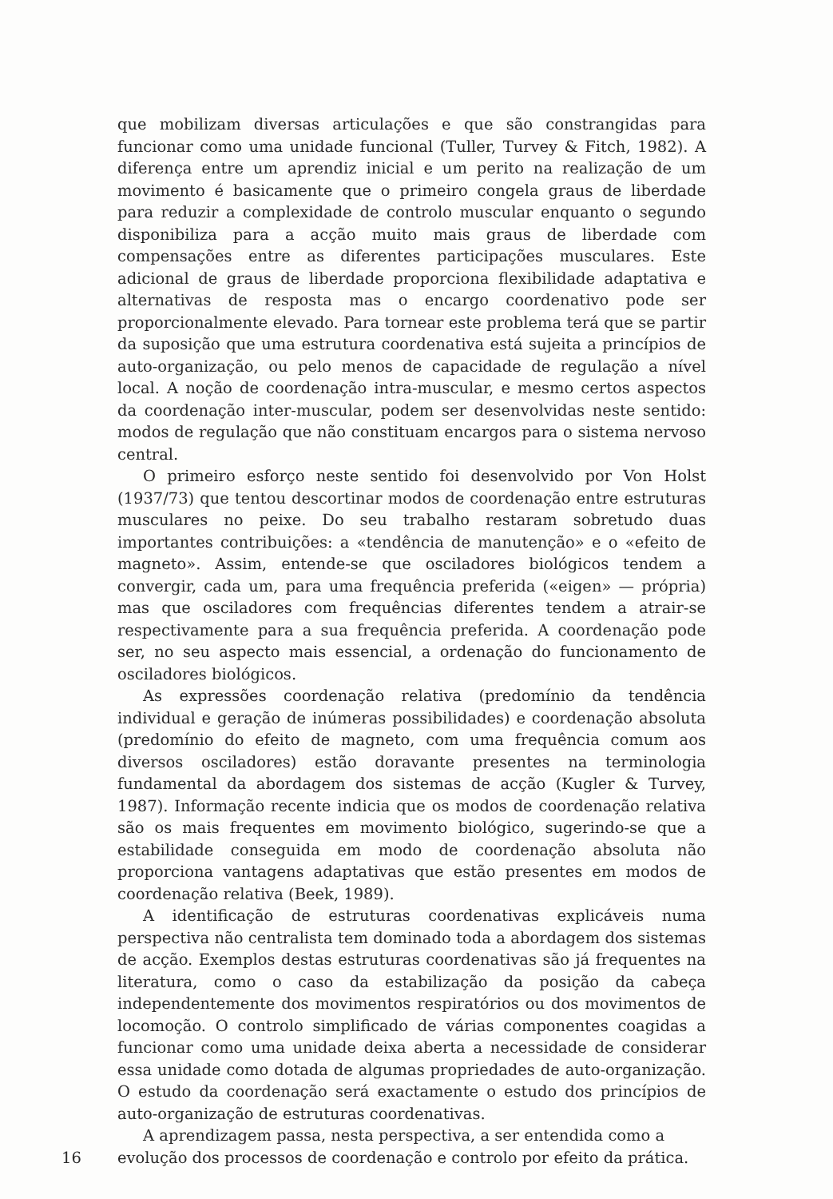que mobilizam diversas articulações e que são constrangidas para funcionar como uma unidade funcional (Tuller, Turvey & Fitch, 1982). A diferença entre um aprendiz inicial e um perito na realização de um movimento é basicamente que o primeiro congela graus de liberdade para reduzir a complexidade de controlo muscular enquanto o segundo disponibiliza para a acção muito mais graus de liberdade com compensações entre as diferentes participações musculares. Este adicional de graus de liberdade proporciona flexibilidade adaptativa e alternativas de resposta mas o encargo coordenativo pode ser proporcionalmente elevado. Para tornear este problema terá que se partir da suposição que uma estrutura coordenativa está sujeita a princípios de auto-organização, ou pelo menos de capacidade de regulação a nível local. A noção de coordenação intra-muscular, e mesmo certos aspectos da coordenação inter-muscular, podem ser desenvolvidas neste sentido: modos de regulação que não constituam encargos para o sistema nervoso central.
O primeiro esforço neste sentido foi desenvolvido por Von Holst (1937/73) que tentou descortinar modos de coordenação entre estruturas musculares no peixe. Do seu trabalho restaram sobretudo duas importantes contribuições: a «tendência de manutenção» e o «efeito de magneto». Assim, entende-se que osciladores biológicos tendem a convergir, cada um, para uma frequência preferida («eigen» — própria) mas que osciladores com frequências diferentes tendem a atrair-se respectivamente para a sua frequência preferida. A coordenação pode ser, no seu aspecto mais essencial, a ordenação do funcionamento de osciladores biológicos.
As expressões coordenação relativa (predomínio da tendência individual e geração de inúmeras possibilidades) e coordenação absoluta (predomínio do efeito de magneto, com uma frequência comum aos diversos osciladores) estão doravante presentes na terminologia fundamental da abordagem dos sistemas de acção (Kugler & Turvey, 1987). Informação recente indicia que os modos de coordenação relativa são os mais frequentes em movimento biológico, sugerindo-se que a estabilidade conseguida em modo de coordenação absoluta não proporciona vantagens adaptativas que estão presentes em modos de coordenação relativa (Beek, 1989).
A identificação de estruturas coordenativas explicáveis numa perspectiva não centralista tem dominado toda a abordagem dos sistemas de acção. Exemplos destas estruturas coordenativas são já frequentes na literatura, como o caso da estabilização da posição da cabeça independentemente dos movimentos respiratórios ou dos movimentos de locomoção. O controlo simplificado de várias componentes coagidas a funcionar como uma unidade deixa aberta a necessidade de considerar essa unidade como dotada de algumas propriedades de auto-organização. O estudo da coordenação será exactamente o estudo dos princípios de auto-organização de estruturas coordenativas.
A aprendizagem passa, nesta perspectiva, a ser entendida como a
16 evolução dos processos de coordenação e controlo por efeito da prática.